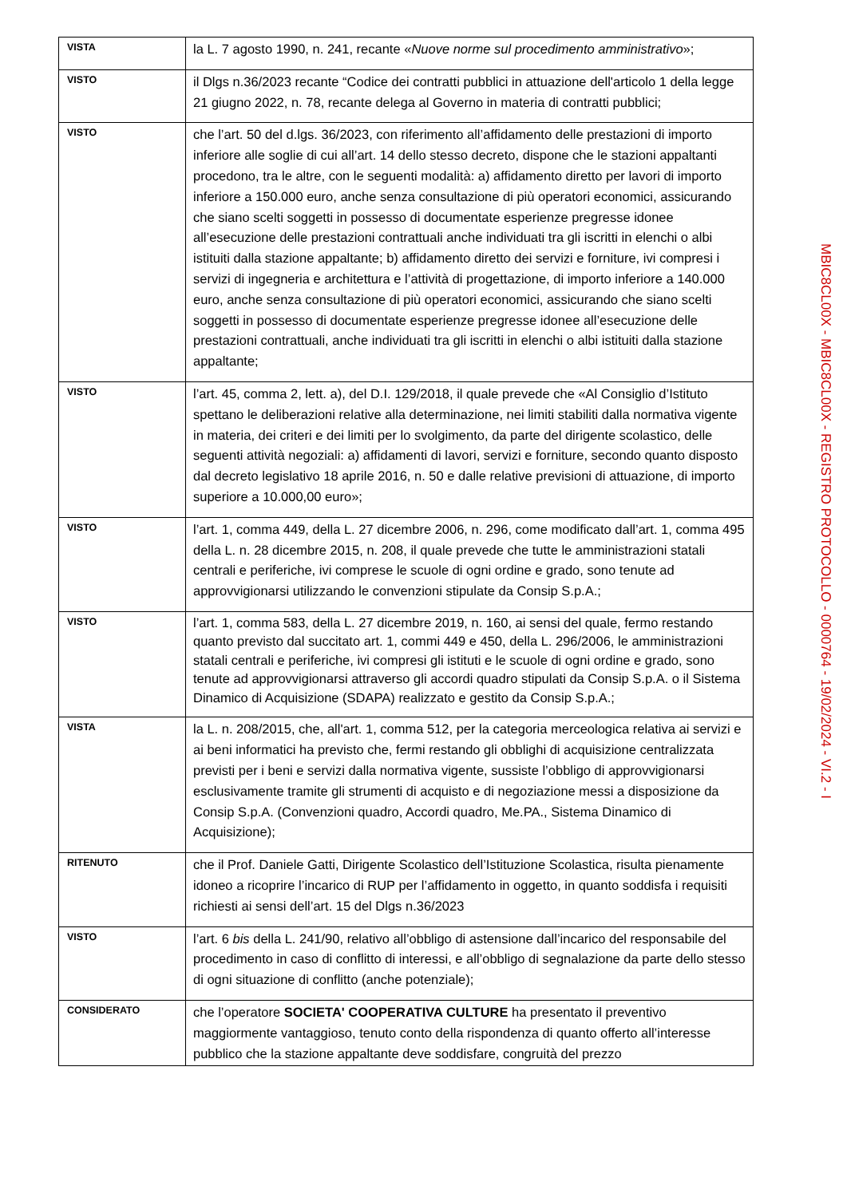| VISTA | la L. 7 agosto 1990, n. 241, recante « Nuove norme sul procedimento amministrativo »; |
| VISTO | il Dlgs n.36/2023 recante “Codice dei contratti pubblici in attuazione dell'articolo 1 della legge 21 giugno 2022, n. 78, recante delega al Governo in materia di contratti pubblici; |
| VISTO | che l’art. 50 del d.lgs. 36/2023, con riferimento all’affidamento delle prestazioni di importo inferiore alle soglie di cui all’art. 14 dello stesso decreto, dispone che le stazioni appaltanti procedono, tra le altre, con le seguenti modalità: a) affidamento diretto per lavori di importo inferiore a 150.000 euro, anche senza consultazione di più operatori economici, assicurando che siano scelti soggetti in possesso di documentate esperienze pregresse idonee all’esecuzione delle prestazioni contrattuali anche individuati tra gli iscritti in elenchi o albi istituiti dalla stazione appaltante; b) affidamento diretto dei servizi e forniture, ivi compresi i servizi di ingegneria e architettura e l’attività di progettazione, di importo inferiore a 140.000 euro, anche senza consultazione di più operatori economici, assicurando che siano scelti soggetti in possesso di documentate esperienze pregresse idonee all’esecuzione delle prestazioni contrattuali, anche individuati tra gli iscritti in elenchi o albi istituiti dalla stazione appaltante; |
| VISTO | l’art. 45, comma 2, lett. a), del D.I. 129/2018, il quale prevede che «Al Consiglio d’Istituto spettano le deliberazioni relative alla determinazione, nei limiti stabiliti dalla normativa vigente in materia, dei criteri e dei limiti per lo svolgimento, da parte del dirigente scolastico, delle seguenti attività negoziali: a) affidamenti di lavori, servizi e forniture, secondo quanto disposto dal decreto legislativo 18 aprile 2016, n. 50 e dalle relative previsioni di attuazione, di importo superiore a 10.000,00 euro»; |
| VISTO | l’art. 1, comma 449, della L. 27 dicembre 2006, n. 296, come modificato dall’art. 1, comma 495 della L. n. 28 dicembre 2015, n. 208, il quale prevede che tutte le amministrazioni statali centrali e periferiche, ivi comprese le scuole di ogni ordine e grado, sono tenute ad approvvigionarsi utilizzando le convenzioni stipulate da Consip S.p.A.; |
| VISTO | l’art. 1, comma 583, della L. 27 dicembre 2019, n. 160, ai sensi del quale, fermo restando quanto previsto dal succitato art. 1, commi 449 e 450, della L. 296/2006, le amministrazioni statali centrali e periferiche, ivi compresi gli istituti e le scuole di ogni ordine e grado, sono tenute ad approvvigionarsi attraverso gli accordi quadro stipulati da Consip S.p.A. o il Sistema Dinamico di Acquisizione (SDAPA) realizzato e gestito da Consip S.p.A.; |
| VISTA | la L. n. 208/2015, che, all'art. 1, comma 512, per la categoria merceologica relativa ai servizi e ai beni informatici ha previsto che, fermi restando gli obblighi di acquisizione centralizzata previsti per i beni e servizi dalla normativa vigente, sussiste l’obbligo di approvvigionarsi esclusivamente tramite gli strumenti di acquisto e di negoziazione messi a disposizione da Consip S.p.A. (Convenzioni quadro, Accordi quadro, Me.PA., Sistema Dinamico di Acquisizione); |
| RITENUTO | che il Prof. Daniele Gatti, Dirigente Scolastico dell’Istituzione Scolastica, risulta pienamente idoneo a ricoprire l’incarico di RUP per l’affidamento in oggetto, in quanto soddisfa i requisiti richiesti ai sensi dell’art. 15 del Dlgs n.36/2023 |
| VISTO | l’art. 6 bis della L. 241/90, relativo all’obbligo di astensione dall’incarico del responsabile del procedimento in caso di conflitto di interessi, e all’obbligo di segnalazione da parte dello stesso di ogni situazione di conflitto (anche potenziale); |
| CONSIDERATO | che l’operatore SOCIETA' COOPERATIVA CULTURE ha presentato il preventivo maggiormente vantaggioso, tenuto conto della rispondenza di quanto offerto all’interesse pubblico che la stazione appaltante deve soddisfare, congruità del prezzo |
MBIC8CL00X - MBIC8CL00X - REGISTRO PROTOCOLLO - 0000764 - 19/02/2024 - VI.2 - I